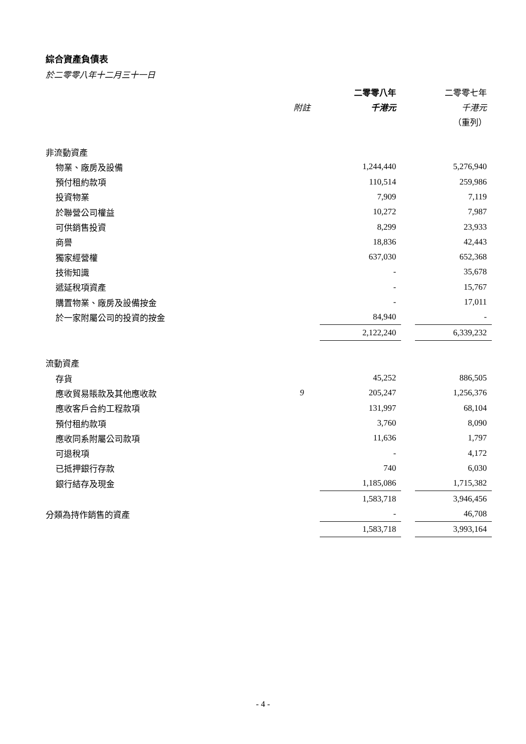綜合資產負債表
於二零零八年十二月三十一日
| | | 二零零八年 | | 二零零七年 |
| | 附註 | 千港元 | | 千港元 |
| | | | | （重列） |
| 非流動資產 | | | | |
| 物業、廠房及設備 | | 1,244,440 | | 5,276,940 |
| 預付租約款項 | | 110,514 | | 259,986 |
| 投資物業 | | 7,909 | | 7,119 |
| 於聯營公司權益 | | 10,272 | | 7,987 |
| 可供銷售投資 | | 8,299 | | 23,933 |
| 商譽 | | 18,836 | | 42,443 |
| 獨家經營權 | | 637,030 | | 652,368 |
| 技術知識 | | - | | 35,678 |
| 遞延稅項資產 | | - | | 15,767 |
| 購置物業、廠房及設備按金 | | - | | 17,011 |
| 於一家附屬公司的投資的按金 | | 84,940 | | - |
| | | 2,122,240 | | 6,339,232 |
| 流動資產 | | | | |
| 存貨 | | 45,252 | | 886,505 |
| 應收貿易賬款及其他應收款 | 9 | 205,247 | | 1,256,376 |
| 應收客戶合約工程款項 | | 131,997 | | 68,104 |
| 預付租約款項 | | 3,760 | | 8,090 |
| 應收同系附屬公司款項 | | 11,636 | | 1,797 |
| 可退稅項 | | - | | 4,172 |
| 已抵押銀行存款 | | 740 | | 6,030 |
| 銀行結存及現金 | | 1,185,086 | | 1,715,382 |
| | | 1,583,718 | | 3,946,456 |
| 分類為持作銷售的資產 | | - | | 46,708 |
| | | 1,583,718 | | 3,993,164 |
- 4 -